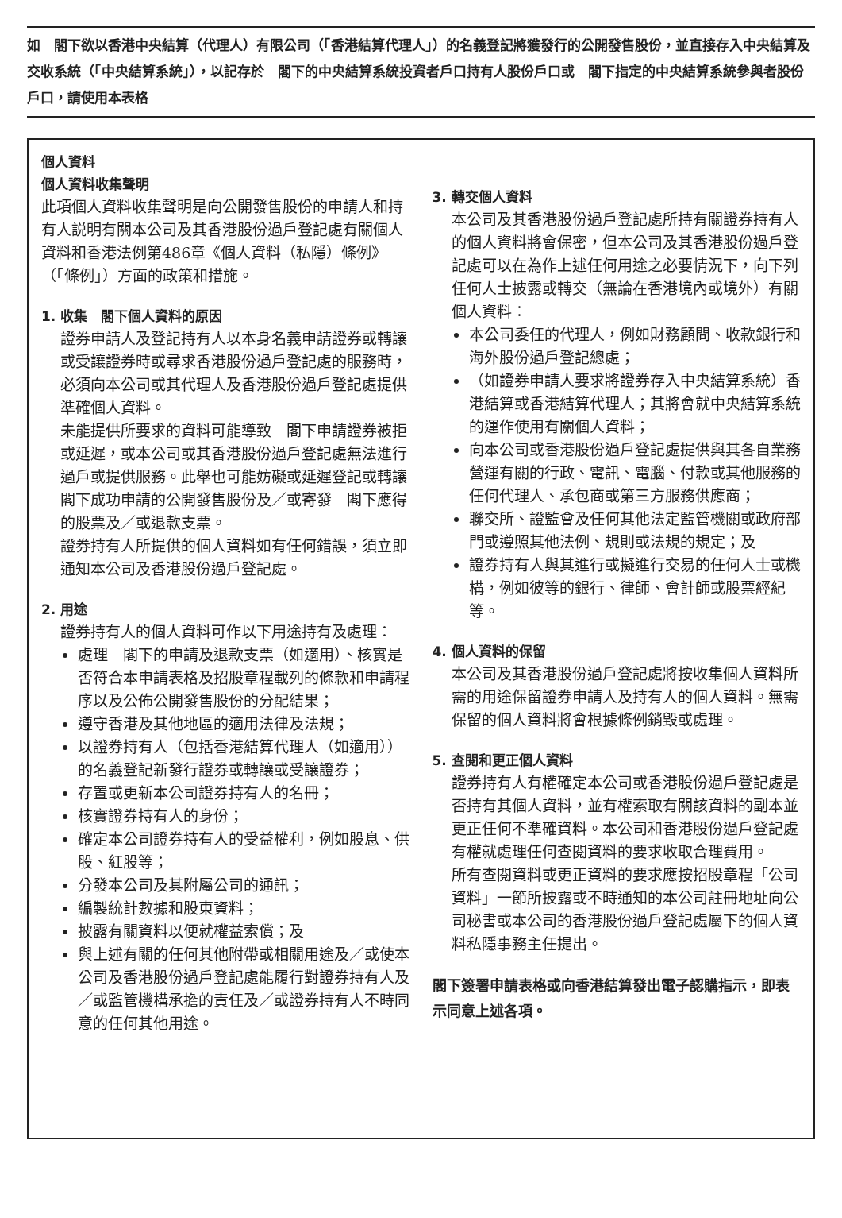如　閣下欲以香港中央結算（代理人）有限公司（「香港結算代理人」）的名義登記將獲發行的公開發售股份，並直接存入中央結算及交收系統（「中央結算系統」），以記存於　閣下的中央結算系統投資者戶口持有人股份戶口或　閣下指定的中央結算系統參與者股份戶口，請使用本表格
個人資料
個人資料收集聲明
此項個人資料收集聲明是向公開發售股份的申請人和持有人説明有關本公司及其香港股份過戶登記處有關個人資料和香港法例第486章《個人資料（私隱）條例》（「條例」）方面的政策和措施。
1. 收集　閣下個人資料的原因
證券申請人及登記持有人以本身名義申請證券或轉讓或受讓證券時或尋求香港股份過戶登記處的服務時，必須向本公司或其代理人及香港股份過戶登記處提供準確個人資料。
未能提供所要求的資料可能導致　閣下申請證券被拒或延遲，或本公司或其香港股份過戶登記處無法進行過戶或提供服務。此舉也可能妨礙或延遲登記或轉讓　閣下成功申請的公開發售股份及／或寄發　閣下應得的股票及／或退款支票。
證券持有人所提供的個人資料如有任何錯誤，須立即通知本公司及香港股份過戶登記處。
2. 用途
證券持有人的個人資料可作以下用途持有及處理：
處理　閣下的申請及退款支票（如適用）、核實是否符合本申請表格及招股章程載列的條款和申請程序以及公佈公開發售股份的分配結果；
遵守香港及其他地區的適用法律及法規；
以證券持有人（包括香港結算代理人（如適用））的名義登記新發行證券或轉讓或受讓證券；
存置或更新本公司證券持有人的名冊；
核實證券持有人的身份；
確定本公司證券持有人的受益權利，例如股息、供股、紅股等；
分發本公司及其附屬公司的通訊；
編製統計數據和股東資料；
披露有關資料以便就權益索償；及
與上述有關的任何其他附帶或相關用途及／或使本公司及香港股份過戶登記處能履行對證券持有人及／或監管機構承擔的責任及／或證券持有人不時同意的任何其他用途。
3. 轉交個人資料
本公司及其香港股份過戶登記處所持有關證券持有人的個人資料將會保密，但本公司及其香港股份過戶登記處可以在為作上述任何用途之必要情況下，向下列任何人士披露或轉交（無論在香港境內或境外）有關個人資料：
本公司委任的代理人，例如財務顧問、收款銀行和海外股份過戶登記總處；
（如證券申請人要求將證券存入中央結算系統）香港結算或香港結算代理人；其將會就中央結算系統的運作使用有關個人資料；
向本公司或香港股份過戶登記處提供與其各自業務營運有關的行政、電訊、電腦、付款或其他服務的任何代理人、承包商或第三方服務供應商；
聯交所、證監會及任何其他法定監管機關或政府部門或遵照其他法例、規則或法規的規定；及
證券持有人與其進行或擬進行交易的任何人士或機構，例如彼等的銀行、律師、會計師或股票經紀等。
4. 個人資料的保留
本公司及其香港股份過戶登記處將按收集個人資料所需的用途保留證券申請人及持有人的個人資料。無需保留的個人資料將會根據條例銷毀或處理。
5. 查閱和更正個人資料
證券持有人有權確定本公司或香港股份過戶登記處是否持有其個人資料，並有權索取有關該資料的副本並更正任何不準確資料。本公司和香港股份過戶登記處有權就處理任何查閱資料的要求收取合理費用。
所有查閱資料或更正資料的要求應按招股章程「公司資料」一節所披露或不時通知的本公司註冊地址向公司秘書或本公司的香港股份過戶登記處屬下的個人資料私隱事務主任提出。
閣下簽署申請表格或向香港結算發出電子認購指示，即表示同意上述各項。